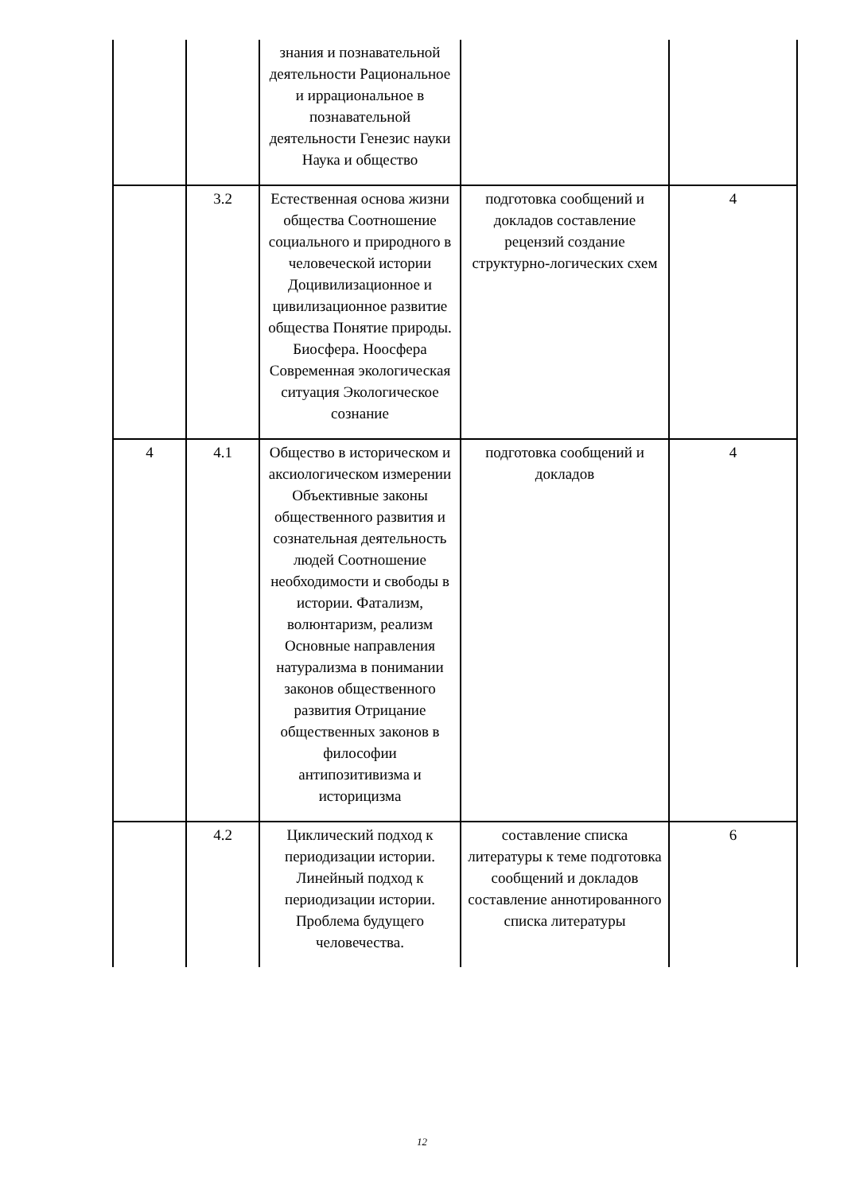| | | знания и познавательной деятельности Рациональное и иррациональное в познавательной деятельности Генезис науки Наука и общество | | |
| | 3.2 | Естественная основа жизни общества Соотношение социального и природного в человеческой истории Доцивилизационное и цивилизационное развитие общества Понятие природы. Биосфера. Ноосфера Современная экологическая ситуация Экологическое сознание | подготовка сообщений и докладов составление рецензий создание структурно-логических схем | 4 |
| 4 | 4.1 | Общество в историческом и аксиологическом измерении Объективные законы общественного развития и сознательная деятельность людей Соотношение необходимости и свободы в истории. Фатализм, волюнтаризм, реализм Основные направления натурализма в понимании законов общественного развития Отрицание общественных законов в философии антипозитивизма и историцизма | подготовка сообщений и докладов | 4 |
| | 4.2 | Циклический подход к периодизации истории. Линейный подход к периодизации истории. Проблема будущего человечества. | составление списка литературы к теме подготовка сообщений и докладов составление аннотированного списка литературы | 6 |
12